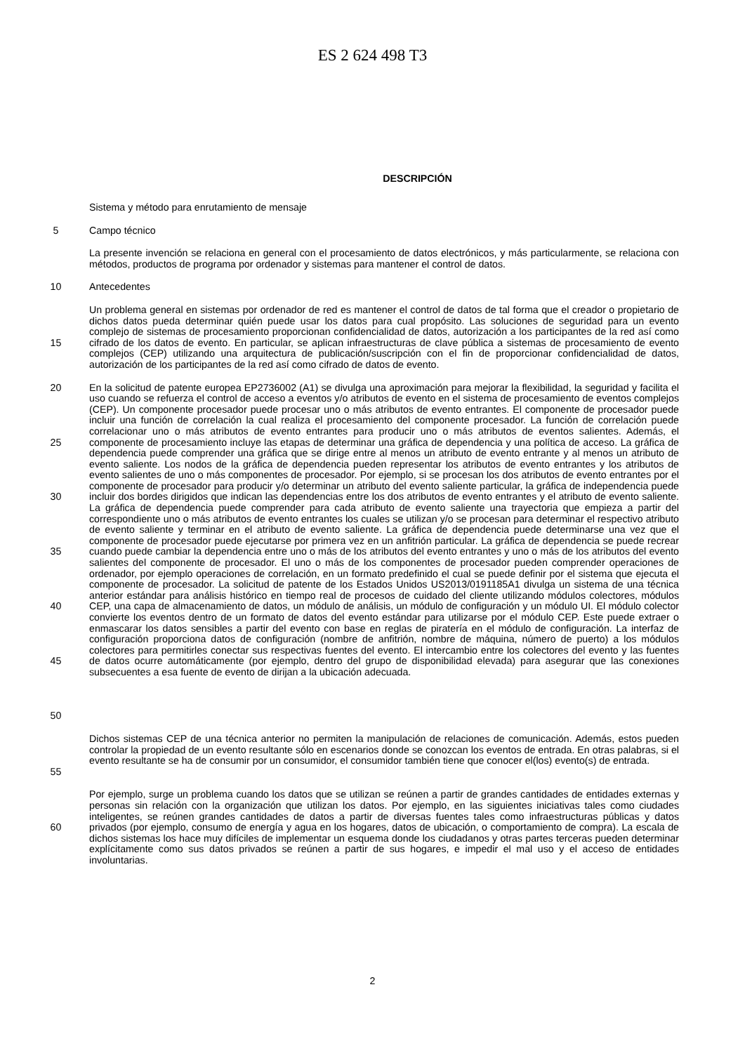ES 2 624 498 T3
DESCRIPCIÓN
Sistema y método para enrutamiento de mensaje
5 Campo técnico
La presente invención se relaciona en general con el procesamiento de datos electrónicos, y más particularmente, se relaciona con métodos, productos de programa por ordenador y sistemas para mantener el control de datos.
10 Antecedentes
15 Un problema general en sistemas por ordenador de red es mantener el control de datos de tal forma que el creador o propietario de dichos datos pueda determinar quién puede usar los datos para cual propósito. Las soluciones de seguridad para un evento complejo de sistemas de procesamiento proporcionan confidencialidad de datos, autorización a los participantes de la red así como cifrado de los datos de evento. En particular, se aplican infraestructuras de clave pública a sistemas de procesamiento de evento complejos (CEP) utilizando una arquitectura de publicación/suscripción con el fin de proporcionar confidencialidad de datos, autorización de los participantes de la red así como cifrado de datos de evento.
20
25
30
35
40
45
50
En la solicitud de patente europea EP2736002 (A1) se divulga una aproximación para mejorar la flexibilidad, la seguridad y facilita el uso cuando se refuerza el control de acceso a eventos y/o atributos de evento en el sistema de procesamiento de eventos complejos (CEP). Un componente procesador puede procesar uno o más atributos de evento entrantes. El componente de procesador puede incluir una función de correlación la cual realiza el procesamiento del componente procesador. La función de correlación puede correlacionar uno o más atributos de evento entrantes para producir uno o más atributos de eventos salientes. Además, el componente de procesamiento incluye las etapas de determinar una gráfica de dependencia y una política de acceso. La gráfica de dependencia puede comprender una gráfica que se dirige entre al menos un atributo de evento entrante y al menos un atributo de evento saliente. Los nodos de la gráfica de dependencia pueden representar los atributos de evento entrantes y los atributos de evento salientes de uno o más componentes de procesador. Por ejemplo, si se procesan los dos atributos de evento entrantes por el componente de procesador para producir y/o determinar un atributo del evento saliente particular, la gráfica de independencia puede incluir dos bordes dirigidos que indican las dependencias entre los dos atributos de evento entrantes y el atributo de evento saliente. La gráfica de dependencia puede comprender para cada atributo de evento saliente una trayectoria que empieza a partir del correspondiente uno o más atributos de evento entrantes los cuales se utilizan y/o se procesan para determinar el respectivo atributo de evento saliente y terminar en el atributo de evento saliente. La gráfica de dependencia puede determinarse una vez que el componente de procesador puede ejecutarse por primera vez en un anfitrión particular. La gráfica de dependencia se puede recrear cuando puede cambiar la dependencia entre uno o más de los atributos del evento entrantes y uno o más de los atributos del evento salientes del componente de procesador. El uno o más de los componentes de procesador pueden comprender operaciones de ordenador, por ejemplo operaciones de correlación, en un formato predefinido el cual se puede definir por el sistema que ejecuta el componente de procesador. La solicitud de patente de los Estados Unidos US2013/0191185A1 divulga un sistema de una técnica anterior estándar para análisis histórico en tiempo real de procesos de cuidado del cliente utilizando módulos colectores, módulos CEP, una capa de almacenamiento de datos, un módulo de análisis, un módulo de configuración y un módulo UI. El módulo colector convierte los eventos dentro de un formato de datos del evento estándar para utilizarse por el módulo CEP. Este puede extraer o enmascarar los datos sensibles a partir del evento con base en reglas de piratería en el módulo de configuración. La interfaz de configuración proporciona datos de configuración (nombre de anfitrión, nombre de máquina, número de puerto) a los módulos colectores para permitirles conectar sus respectivas fuentes del evento. El intercambio entre los colectores del evento y las fuentes de datos ocurre automáticamente (por ejemplo, dentro del grupo de disponibilidad elevada) para asegurar que las conexiones subsecuentes a esa fuente de evento de dirijan a la ubicación adecuada.
55 Dichos sistemas CEP de una técnica anterior no permiten la manipulación de relaciones de comunicación. Además, estos pueden controlar la propiedad de un evento resultante sólo en escenarios donde se conozcan los eventos de entrada. En otras palabras, si el evento resultante se ha de consumir por un consumidor, el consumidor también tiene que conocer el(los) evento(s) de entrada.
60 Por ejemplo, surge un problema cuando los datos que se utilizan se reúnen a partir de grandes cantidades de entidades externas y personas sin relación con la organización que utilizan los datos. Por ejemplo, en las siguientes iniciativas tales como ciudades inteligentes, se reúnen grandes cantidades de datos a partir de diversas fuentes tales como infraestructuras públicas y datos privados (por ejemplo, consumo de energía y agua en los hogares, datos de ubicación, o comportamiento de compra). La escala de dichos sistemas los hace muy difíciles de implementar un esquema donde los ciudadanos y otras partes terceras pueden determinar explícitamente como sus datos privados se reúnen a partir de sus hogares, e impedir el mal uso y el acceso de entidades involuntarias.
2